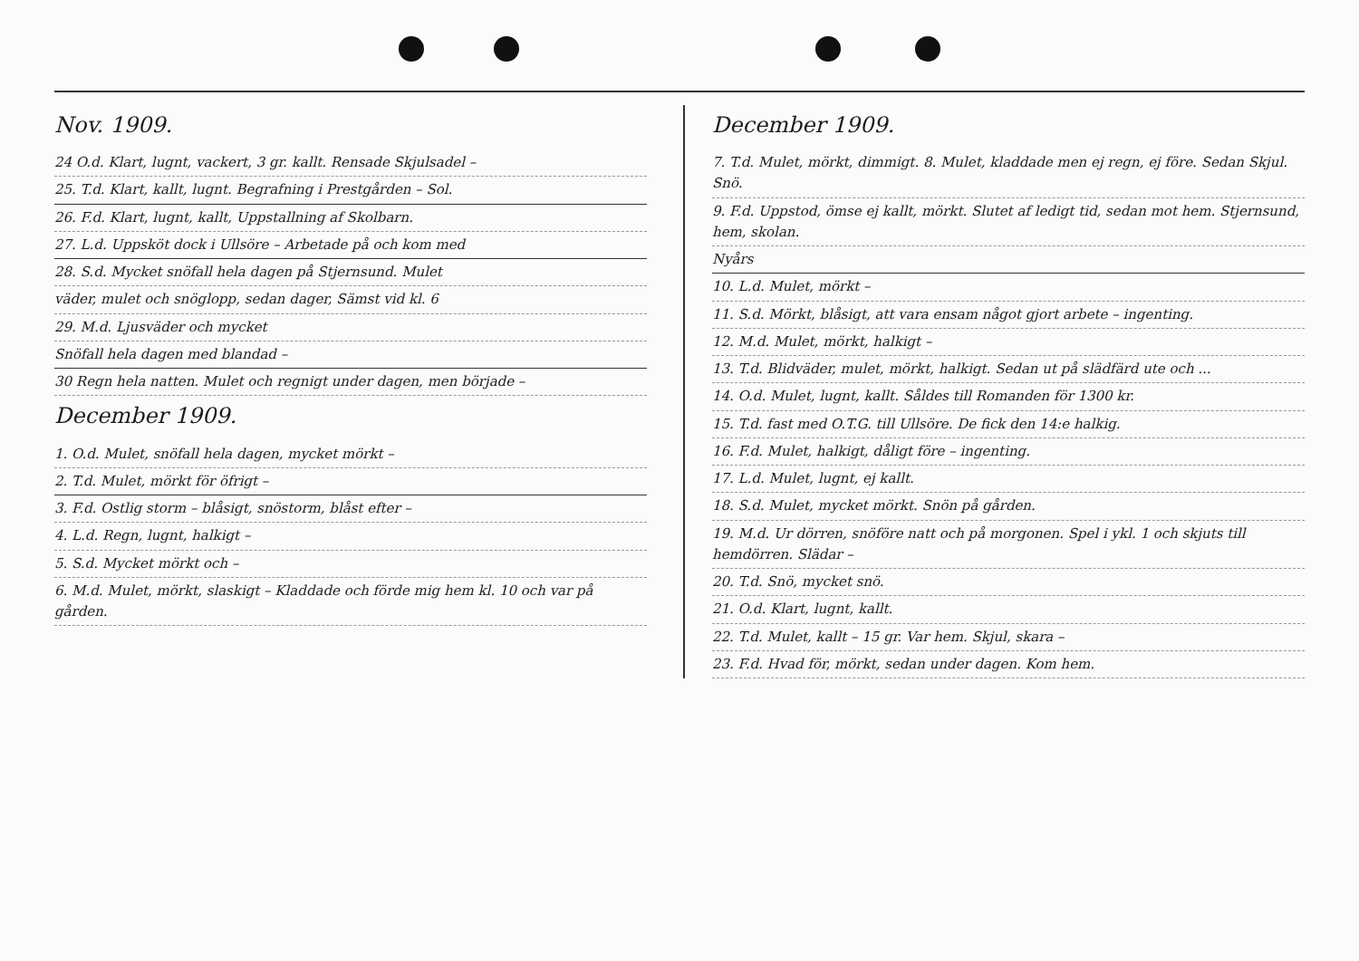Nov. 1909.
24 O.d. Klart, lugnt, vackert, 3 gr. kallt. Rensade Skjulsadel –
25. T.d. Klart, kallt, lugnt. Begrafning i Prestgården – Sol.
26. F.d. Klart, lugnt, kallt, Uppstallning af Skolbarn.
27. L.d. Uppsköt dock i Ullsöre – Arbetade på och kom med
28. S.d. Mycket snöfall hela dagen på Stjernsund. Mulet
väder, mulet och snöglopp, sedan dager, Sämst vid kl. 6
29. M.d. Ljusväder och mycket
Snöfall hela dagen med blandad –
30 Regn hela natten. Mulet och regnigt under dagen, men började –
December 1909.
1. O.d. Mulet, snöfall hela dagen, mycket mörkt –
2. T.d. Mulet, mörkt för öfrigt –
3. F.d. Ostlig storm – blåsigt, snöstorm, blåst efter –
4. L.d. Regn, lugnt, halkigt –
5. S.d. Mycket mörkt och –
6. M.d. Mulet, mörkt, slaskigt – Kladdade och förde mig hem kl. 10 och var på gården.
December 1909.
7. T.d. Mulet, mörkt, dimmigt. 8. Mulet, kladdade men ej regn, ej före. Sedan Skjul. Snö.
9. F.d. Uppstod, ömse ej kallt, mörkt. Slutet af ledigt tid, sedan mot hem. Stjernsund, hem, skolan.
Nyårs
10. L.d. Mulet, mörkt –
11. S.d. Mörkt, blåsigt, att vara ensam något gjort arbete – ingenting.
12. M.d. Mulet, mörkt, halkigt –
13. T.d. Blidväder, mulet, mörkt, halkigt. Sedan ut på slädfärd ute och ...
14. O.d. Mulet, lugnt, kallt. Såldes till Romanden för 1300 kr.
15. T.d. fast med O.T.G. till Ullsöre. De fick den 14:e halkig.
16. F.d. Mulet, halkigt, dåligt före – ingenting.
17. L.d. Mulet, lugnt, ej kallt.
18. S.d. Mulet, mycket mörkt. Snön på gården.
19. M.d. Ur dörren, snöföre natt och på morgonen. Spel i ykl. 1 och skjuts till hemdörren. Slädar –
20. T.d. Snö, mycket snö.
21. O.d. Klart, lugnt, kallt.
22. T.d. Mulet, kallt – 15 gr. Var hem. Skjul, skara –
23. F.d. Hvad för, mörkt, sedan under dagen. Kom hem.